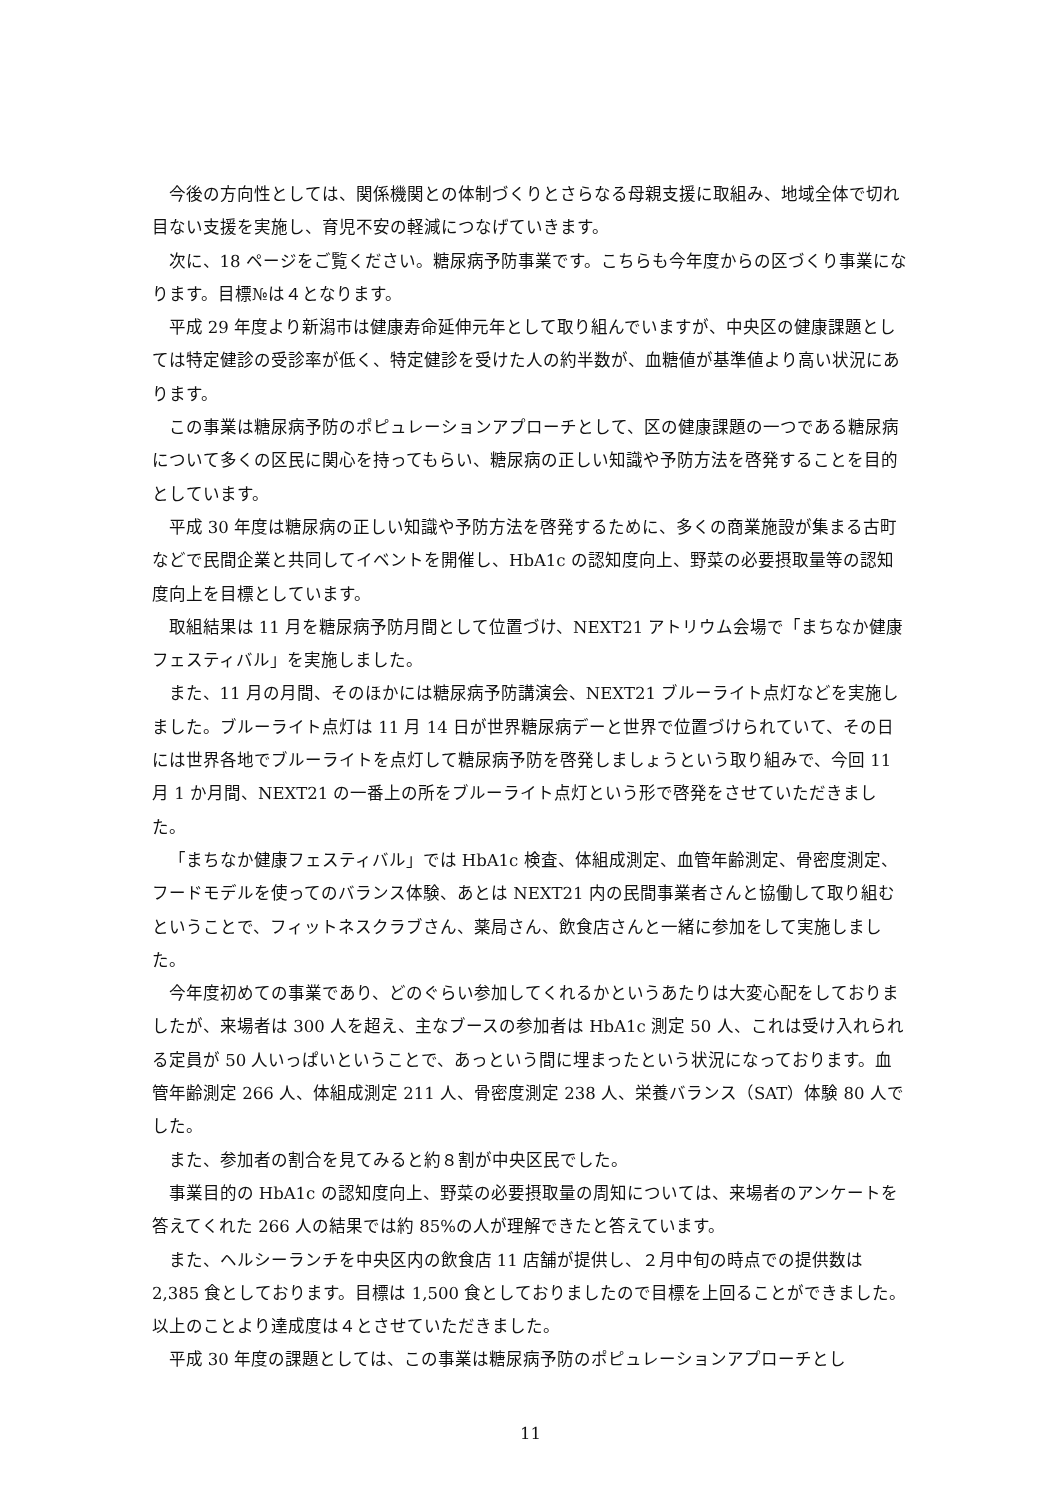今後の方向性としては、関係機関との体制づくりとさらなる母親支援に取組み、地域全体で切れ目ない支援を実施し、育児不安の軽減につなげていきます。
次に、18 ページをご覧ください。糖尿病予防事業です。こちらも今年度からの区づくり事業になります。目標№は４となります。
平成 29 年度より新潟市は健康寿命延伸元年として取り組んでいますが、中央区の健康課題としては特定健診の受診率が低く、特定健診を受けた人の約半数が、血糖値が基準値より高い状況にあります。
この事業は糖尿病予防のポピュレーションアプローチとして、区の健康課題の一つである糖尿病について多くの区民に関心を持ってもらい、糖尿病の正しい知識や予防方法を啓発することを目的としています。
平成 30 年度は糖尿病の正しい知識や予防方法を啓発するために、多くの商業施設が集まる古町などで民間企業と共同してイベントを開催し、HbA1c の認知度向上、野菜の必要摂取量等の認知度向上を目標としています。
取組結果は 11 月を糖尿病予防月間として位置づけ、NEXT21 アトリウム会場で「まちなか健康フェスティバル」を実施しました。
また、11 月の月間、そのほかには糖尿病予防講演会、NEXT21 ブルーライト点灯などを実施しました。ブルーライト点灯は 11 月 14 日が世界糖尿病デーと世界で位置づけられていて、その日には世界各地でブルーライトを点灯して糖尿病予防を啓発しましょうという取り組みで、今回 11 月 1 か月間、NEXT21 の一番上の所をブルーライト点灯という形で啓発をさせていただきました。
「まちなか健康フェスティバル」では HbA1c 検査、体組成測定、血管年齢測定、骨密度測定、フードモデルを使ってのバランス体験、あとは NEXT21 内の民間事業者さんと協働して取り組むということで、フィットネスクラブさん、薬局さん、飲食店さんと一緒に参加をして実施しました。
今年度初めての事業であり、どのぐらい参加してくれるかというあたりは大変心配をしておりましたが、来場者は 300 人を超え、主なブースの参加者は HbA1c 測定 50 人、これは受け入れられる定員が 50 人いっぱいということで、あっという間に埋まったという状況になっております。血管年齢測定 266 人、体組成測定 211 人、骨密度測定 238 人、栄養バランス（SAT）体験 80 人でした。
また、参加者の割合を見てみると約８割が中央区民でした。
事業目的の HbA1c の認知度向上、野菜の必要摂取量の周知については、来場者のアンケートを答えてくれた 266 人の結果では約 85%の人が理解できたと答えています。
また、ヘルシーランチを中央区内の飲食店 11 店舗が提供し、２月中旬の時点での提供数は 2,385 食としております。目標は 1,500 食としておりましたので目標を上回ることができました。以上のことより達成度は４とさせていただきました。
平成 30 年度の課題としては、この事業は糖尿病予防のポピュレーションアプローチとし
11